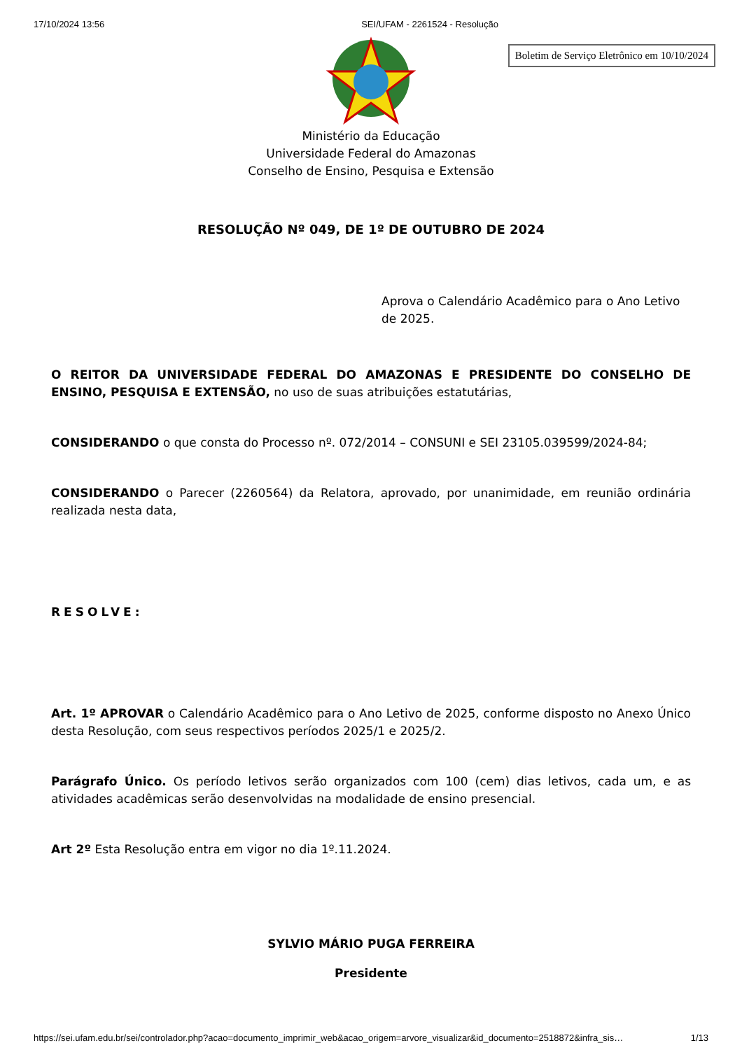17/10/2024 13:56 SEI/UFAM - 2261524 - Resolução
Boletim de Serviço Eletrônico em 10/10/2024
Ministério da Educação
Universidade Federal do Amazonas
Conselho de Ensino, Pesquisa e Extensão
RESOLUÇÃO Nº 049, DE 1º DE OUTUBRO DE 2024
Aprova o Calendário Acadêmico para o Ano Letivo de 2025.
O REITOR DA UNIVERSIDADE FEDERAL DO AMAZONAS E PRESIDENTE DO CONSELHO DE ENSINO, PESQUISA E EXTENSÃO, no uso de suas atribuições estatutárias,
CONSIDERANDO o que consta do Processo nº. 072/2014 – CONSUNI e SEI 23105.039599/2024-84;
CONSIDERANDO o Parecer (2260564) da Relatora, aprovado, por unanimidade, em reunião ordinária realizada nesta data,
RESOLVE:
Art. 1º APROVAR o Calendário Acadêmico para o Ano Letivo de 2025, conforme disposto no Anexo Único desta Resolução, com seus respectivos períodos 2025/1 e 2025/2.
Parágrafo Único. Os período letivos serão organizados com 100 (cem) dias letivos, cada um, e as atividades acadêmicas serão desenvolvidas na modalidade de ensino presencial.
Art 2º Esta Resolução entra em vigor no dia 1º.11.2024.
SYLVIO MÁRIO PUGA FERREIRA
Presidente
https://sei.ufam.edu.br/sei/controlador.php?acao=documento_imprimir_web&acao_origem=arvore_visualizar&id_documento=2518872&infra_sis… 1/13